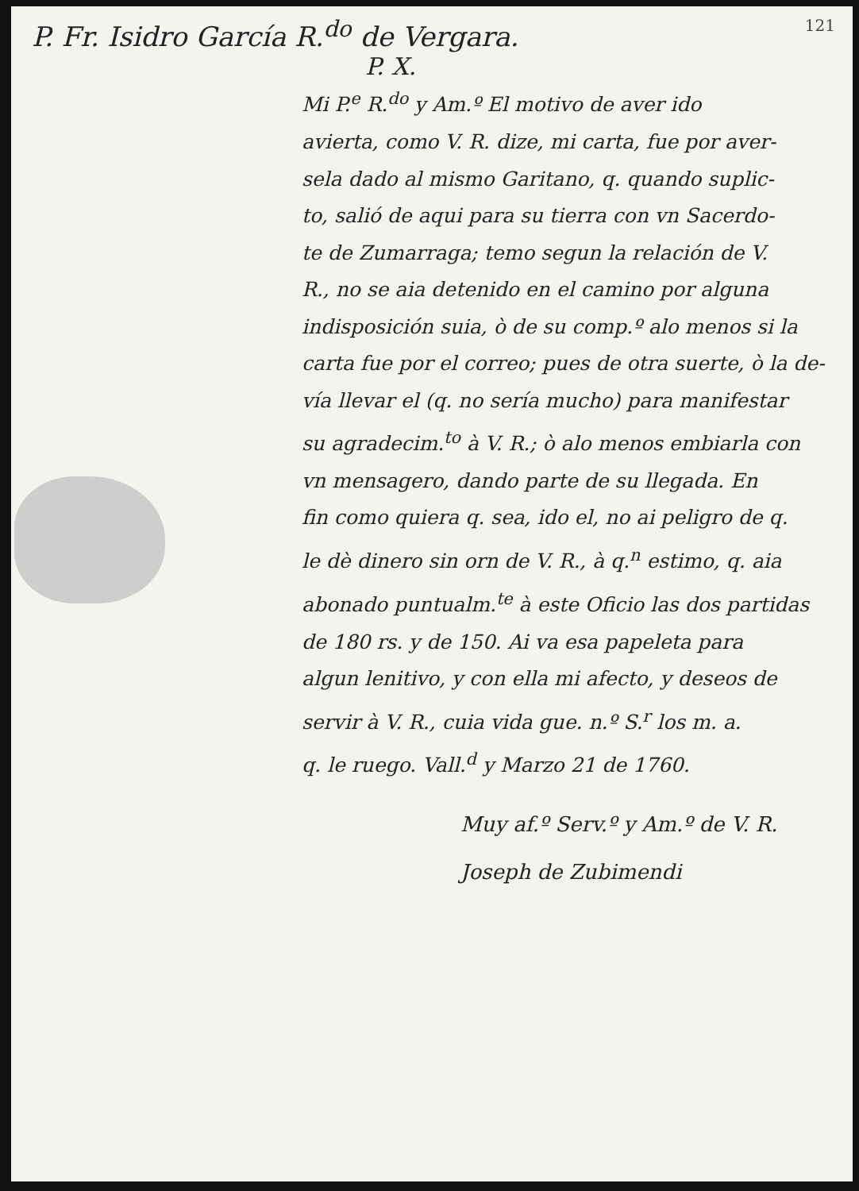P. Fr. Isidro García R.<sup>do</sup> de Vergara. 121
P. X.
Mi P.<sup>e</sup> R.<sup>do</sup> y Am.º El motivo de aver ido
avierta, como V. R. dize, mi carta, fue por aver-
sela dado al mismo Garitano, q. quando suplic-
to, salió de aqui para su tierra con vn Sacerdo-
te de Zumarraga; temo segun la relación de V.
R., no se aia detenido en el camino por alguna
indisposición suia, ò de su comp.º alo menos si la
carta fue por el correo; pues de otra suerte, ò la de-
vía llevar el (q. no sería mucho) para manifestar
su agradecim.<sup>to</sup> à V. R.; ò alo menos embiarla con
vn mensagero, dando parte de su llegada. En
fin como quiera q. sea, ido el, no ai peligro de q.
le dè dinero sin orn de V. R., à q.<sup>n</sup> estimo, q. aia
abonado puntualm.<sup>te</sup> à este Oficio las dos partidas
de 180 rs. y de 150. Ai va esa papeleta para
algun lenitivo, y con ella mi afecto, y deseos de
servir à V. R., cuia vida gue. n.º S.<sup>r</sup> los m. a.
q. le ruego. Vall.<sup>d</sup> y Marzo 21 de 1760.
Muy af.º Serv.º y Am.º de V. R.
Joseph de Zubimendi